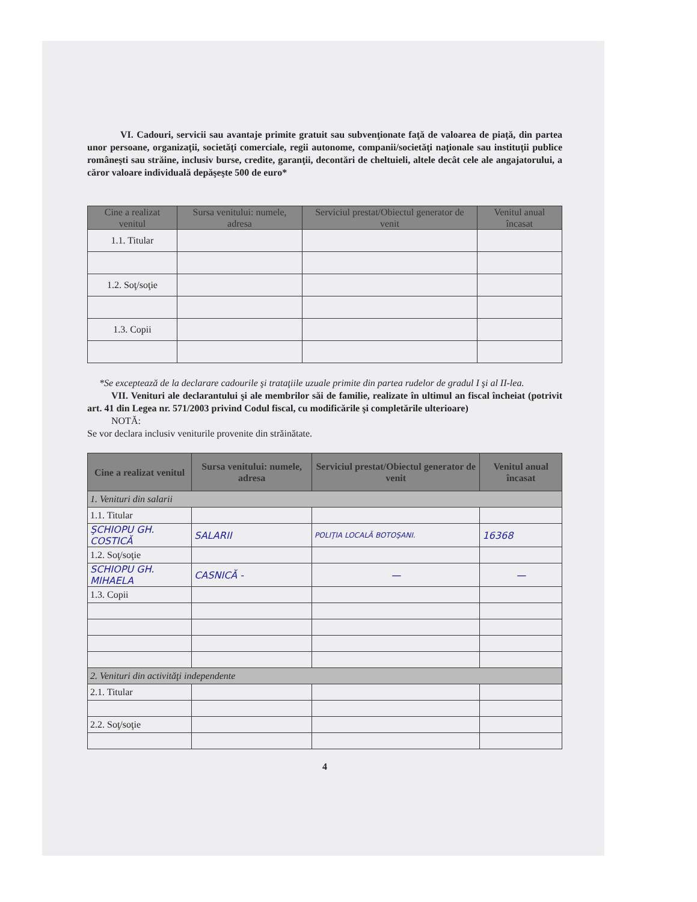VI. Cadouri, servicii sau avantaje primite gratuit sau subvenţionate faţă de valoarea de piaţă, din partea unor persoane, organizaţii, societăţi comerciale, regii autonome, companii/societăţi naţionale sau instituţii publice româneşti sau străine, inclusiv burse, credite, garanţii, decontări de cheltuieli, altele decât cele ale angajatorului, a căror valoare individuală depăşeşte 500 de euro*
| Cine a realizat venitul | Sursa venitului: numele, adresa | Serviciul prestat/Obiectul generator de venit | Venitul anual încasat |
| --- | --- | --- | --- |
| 1.1. Titular | | | |
| 1.2. Soţ/soţie | | | |
| 1.3. Copii | | | |
*Se exceptează de la declarare cadourile şi trataţiile uzuale primite din partea rudelor de gradul I şi al II-lea.
VII. Venituri ale declarantului şi ale membrilor săi de familie, realizate în ultimul an fiscal încheiat (potrivit art. 41 din Legea nr. 571/2003 privind Codul fiscal, cu modificările şi completările ulterioare)
NOTĂ:
Se vor declara inclusiv veniturile provenite din străinătate.
| Cine a realizat venitul | Sursa venitului: numele, adresa | Serviciul prestat/Obiectul generator de venit | Venitul anual încasat |
| --- | --- | --- | --- |
| 1. Venituri din salarii | | | |
| 1.1. Titular | | | |
| ŞCHIOPU GH. COSTICĂ | SALARII | POLIŢIA LOCALĂ BOTOŞANI. | 16368 |
| 1.2. Soţ/soţie | | | |
| SCHIOPU GH. MIHAELA | CASNICĂ - | — | — |
| 1.3. Copii | | | |
| 2. Venituri din activităţi independente | | | |
| 2.1. Titular | | | |
| 2.2. Soţ/soţie | | | |
4